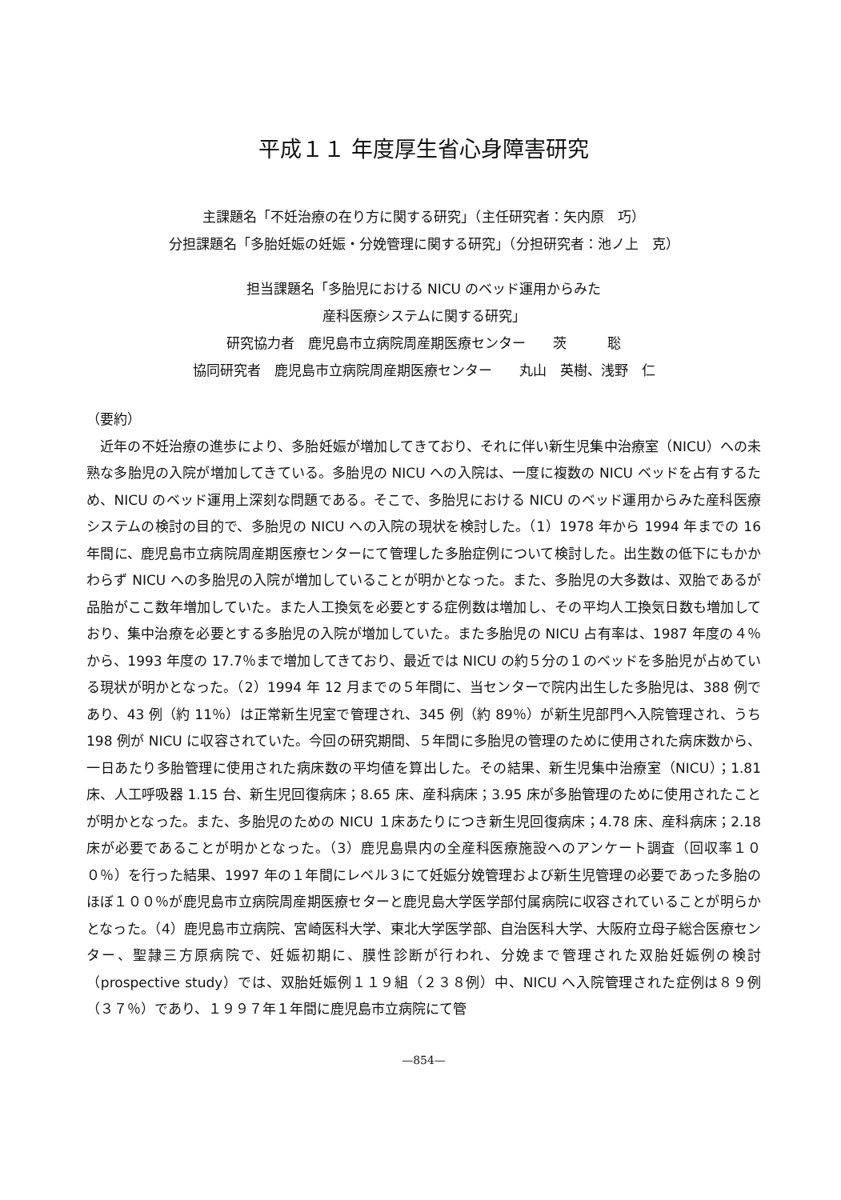平成１１ 年度厚生省心身障害研究
主課題名「不妊治療の在り方に関する研究」（主任研究者：矢内原　巧）
分担課題名「多胎妊娠の妊娠・分娩管理に関する研究」（分担研究者：池ノ上　克）
担当課題名「多胎児における NICU のベッド運用からみた
産科医療システムに関する研究」
研究協力者　鹿児島市立病院周産期医療センター　　茨　　　聡
協同研究者　鹿児島市立病院周産期医療センター　　丸山　英樹、浅野　仁
（要約）
　近年の不妊治療の進歩により、多胎妊娠が増加してきており、それに伴い新生児集中治療室（NICU）への未熟な多胎児の入院が増加してきている。多胎児の NICU への入院は、一度に複数の NICU ベッドを占有するため、NICU のベッド運用上深刻な問題である。そこで、多胎児における NICU のベッド運用からみた産科医療システムの検討の目的で、多胎児の NICU への入院の現状を検討した。（1）1978 年から 1994 年までの 16 年間に、鹿児島市立病院周産期医療センターにて管理した多胎症例について検討した。出生数の低下にもかかわらず NICU への多胎児の入院が増加していることが明かとなった。また、多胎児の大多数は、双胎であるが品胎がここ数年増加していた。また人工換気を必要とする症例数は増加し、その平均人工換気日数も増加しており、集中治療を必要とする多胎児の入院が増加していた。また多胎児の NICU 占有率は、1987 年度の４％から、1993 年度の 17.7％まで増加してきており、最近では NICU の約５分の１のベッドを多胎児が占めている現状が明かとなった。（2）1994 年 12 月までの５年間に、当センターで院内出生した多胎児は、388 例であり、43 例（約 11％）は正常新生児室で管理され、345 例（約 89％）が新生児部門へ入院管理され、うち 198 例が NICU に収容されていた。今回の研究期間、５年間に多胎児の管理のために使用された病床数から、一日あたり多胎管理に使用された病床数の平均値を算出した。その結果、新生児集中治療室（NICU）；1.81 床、人工呼吸器 1.15 台、新生児回復病床；8.65 床、産科病床；3.95 床が多胎管理のために使用されたことが明かとなった。また、多胎児のための NICU １床あたりにつき新生児回復病床；4.78 床、産科病床；2.18 床が必要であることが明かとなった。（3）鹿児島県内の全産科医療施設へのアンケート調査（回収率１００％）を行った結果、1997 年の１年間にレベル３にて妊娠分娩管理および新生児管理の必要であった多胎のほぼ１００％が鹿児島市立病院周産期医療セターと鹿児島大学医学部付属病院に収容されていることが明らかとなった。（4）鹿児島市立病院、宮崎医科大学、東北大学医学部、自治医科大学、大阪府立母子総合医療センター、聖隷三方原病院で、妊娠初期に、膜性診断が行われ、分娩まで管理された双胎妊娠例の検討（prospective study）では、双胎妊娠例１１９組（２３８例）中、NICU へ入院管理された症例は８９例（３７％）であり、１９９７年１年間に鹿児島市立病院にて管
—854—